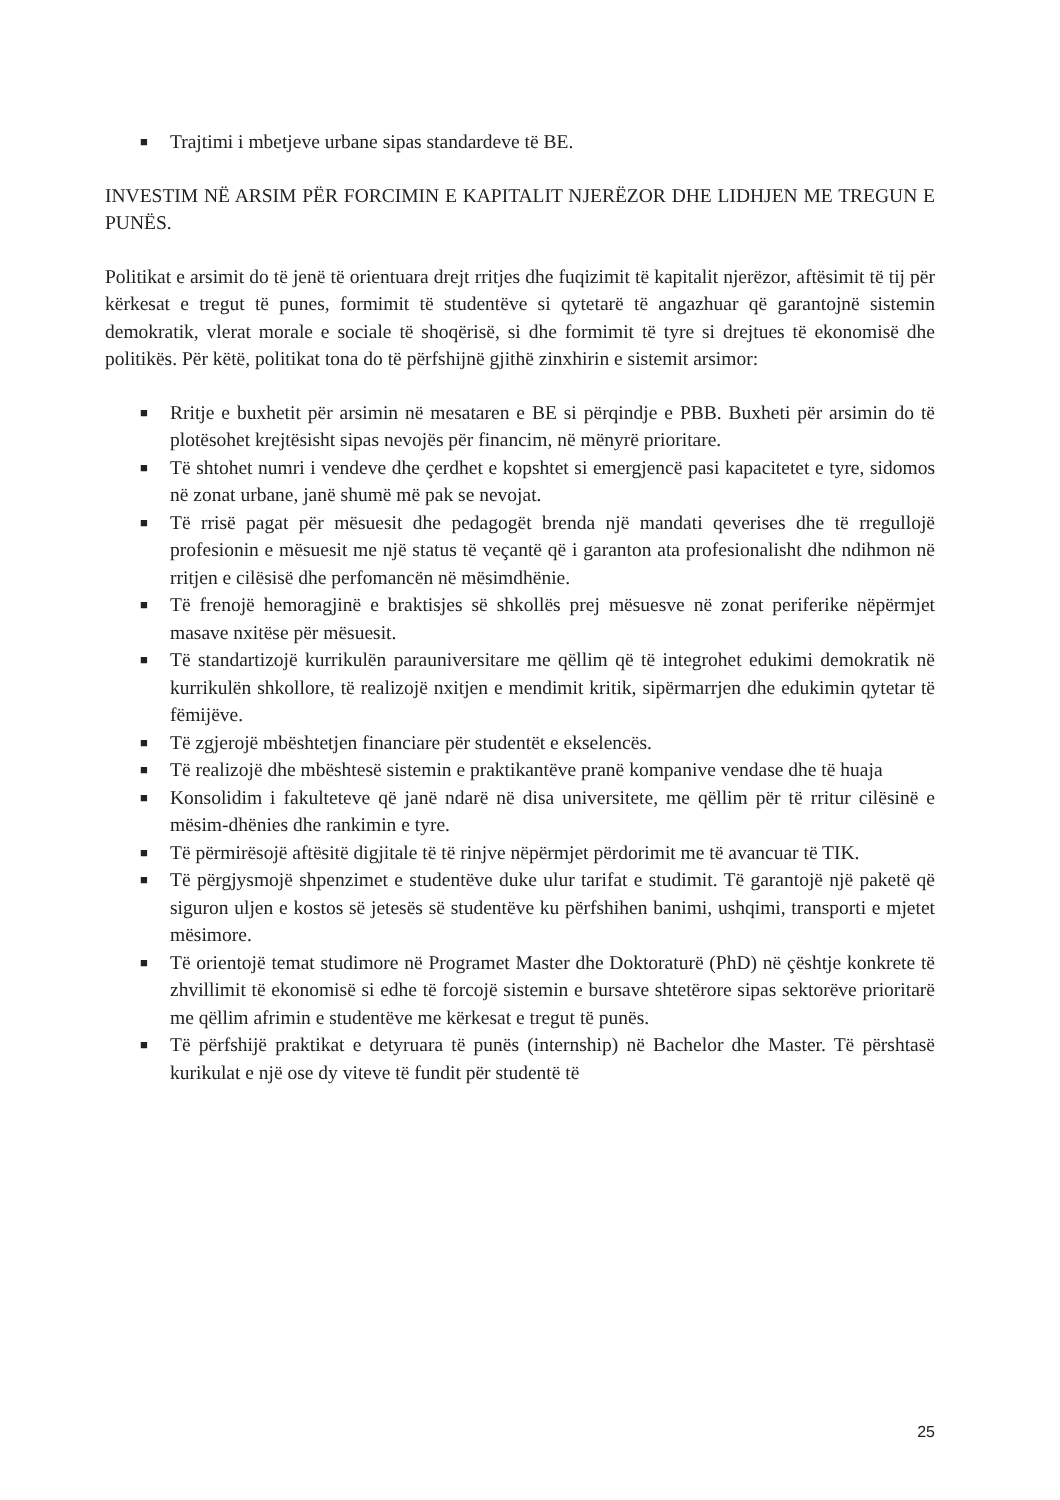■ Trajtimi i mbetjeve urbane sipas standardeve të BE.
INVESTIM NË ARSIM PËR FORCIMIN E KAPITALIT NJERËZOR DHE LIDHJEN ME TREGUN E PUNËS.
Politikat e arsimit do të jenë të orientuara drejt rritjes dhe fuqizimit të kapitalit njerëzor, aftësimit të tij për kërkesat e tregut të punes, formimit të studentëve si qytetarë të angazhuar që garantojnë sistemin demokratik, vlerat morale e sociale të shoqërisë, si dhe formimit të tyre si drejtues të ekonomisë dhe politikës. Për këtë, politikat tona do të përfshijnë gjithë zinxhirin e sistemit arsimor:
■ Rritje e buxhetit për arsimin në mesataren e BE si përqindje e PBB. Buxheti për arsimin do të plotësohet krejtësisht sipas nevojës për financim, në mënyrë prioritare.
■ Të shtohet numri i vendeve dhe çerdhet e kopshtet si emergjencë pasi kapacitetet e tyre, sidomos në zonat urbane, janë shumë më pak se nevojat.
■ Të rrisë pagat për mësuesit dhe pedagogët brenda një mandati qeverises dhe të rregullojë profesionin e mësuesit me një status të veçantë që i garanton ata profesionalisht dhe ndihmon në rritjen e cilësisë dhe perfomancën në mësimdhënie.
■ Të frenojë hemoragjinë e braktisjes së shkollës prej mësuesve në zonat periferike nëpërmjet masave nxitëse për mësuesit.
■ Të standartizojë kurrikulën parauniversitare me qëllim që të integrohet edukimi demokratik në kurrikulën shkollore, të realizojë nxitjen e mendimit kritik, sipërmarrjen dhe edukimin qytetar të fëmijëve.
■ Të zgjerojë mbështetjen financiare për studentët e ekselencës.
■ Të realizojë dhe mbështesë sistemin e praktikantëve pranë kompanive vendase dhe të huaja
■ Konsolidim i fakulteteve që janë ndarë në disa universitete, me qëllim për të rritur cilësinë e mësim-dhënies dhe rankimin e tyre.
■ Të përmirësojë aftësitë digjitale të të rinjve nëpërmjet përdorimit me të avancuar të TIK.
■ Të përgjysmojë shpenzimet e studentëve duke ulur tarifat e studimit. Të garantojë një paketë që siguron uljen e kostos së jetesës së studentëve ku përfshihen banimi, ushqimi, transporti e mjetet mësimore.
■ Të orientojë temat studimore në Programet Master dhe Doktoraturë (PhD) në çështje konkrete të zhvillimit të ekonomisë si edhe të forcojë sistemin e bursave shtetërore sipas sektorëve prioritarë me qëllim afrimin e studentëve me kërkesat e tregut të punës.
■ Të përfshijë praktikat e detyruara të punës (internship) në Bachelor dhe Master. Të përshtasë kurikulat e një ose dy viteve të fundit për studentë të
25